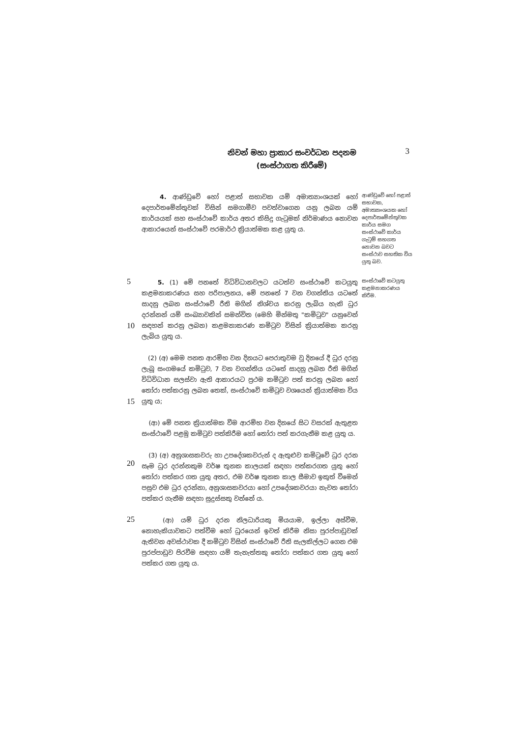නිවන් මහා ප්‍රාකාර සංවර්ධන පදනම
(සංස්ථාගත කිරීමේ)
3
4. ආණ්ඩුවේ හෝ පළාත් සභාවක යම් අමාත්‍යාංශයක් හෝ දෙපාර්තමේන්තුවක් විසින් සමගාමීව පවත්වාගෙන යනු ලබන යම් කාර්යයක් සහ සංස්ථාවේ කාර්ය අතර කිසිදු ගැටුමක් නිර්මාණය නොවන ආකාරයෙන් සංස්ථාවේ පරමාර්ථ ක්‍රියාත්මක කළ යුතු ය.
ආණ්ඩුවේ හෝ පළාත් සභාවක, අමාත්‍යාංශයක හෝ දෙපාර්තමේන්තුවක කාර්ය සමග සංස්ථාවේ කාර්ය ගැටුම් සහගත නොවන බවට සංස්ථාව සහතික විය යුතු බව.
5
10
5. (1) මේ පනතේ විධිවිධානවලට යටත්ව සංස්ථාවේ කටයුතු කළමනාකරණය සහ පරිපාලනය, මේ පනතේ 7 වන වගන්තිය යටතේ සාදනු ලබන සංස්ථාවේ රීති මගින් නිශ්චය කරනු ලැබිය හැකි ධුර දරන්නන් යම් සංඛ්‍යාවකින් සමන්විත (මෙහි මින්මතු "කමිටුව" යනුවෙන් සඳහන් කරනු ලබන) කළමනාකරණ කමිටුව විසින් ක්‍රියාත්මක කරනු ලැබිය යුතු ය.
සංස්ථාවේ කටයුතු කළමනාකරණය කිරීම.
15
(2) (අ) මෙම පනත ආරම්භ වන දිනයට පෙරාතුවම වූ දිනයේ දී ධුර දරනු ලැබූ සංගමයේ කමිටුව, 7 වන වගන්තිය යටතේ සාදනු ලබන රීති මගින් විධිවිධාන සලස්වා ඇති ආකාරයට ප්‍රථම කමිටුව පත් කරනු ලබන හෝ තෝරා පත්කරනු ලබන තෙක්, සංස්ථාවේ කමිටුව වශයෙන් ක්‍රියාත්මක විය යුතු ය;
(ආ) මේ පනත ක්‍රියාත්මක වීම ආරම්භ වන දිනයේ සිට වසරක් ඇතුළත සංස්ථාවේ පළමු කමිටුව පත්කිරීම හෝ තෝරා පත් කරගැනීම කළ යුතු ය.
20
(3) (අ) අනුශාසකවරු හා උපදේශකවරුන් ද ඇතුළුව කමිටුවේ ධුර දරන සෑම ධුර දරන්නකුම වර්ෂ තුනක කාලයක් සඳහා පත්කරගත යුතු හෝ තෝරා පත්කර ගත යුතු අතර, එම වර්ෂ තුනක කාල සීමාව ඉකුත් වීමෙන් පසුව එම ධුර දරන්නා, අනුශාසකවරයා හෝ උපදේශකවරයා නැවත තෝරා පත්කර ගැනීම සඳහා සුදුස්සකු වන්නේ ය.
25
(ආ) යම් ධුර දරන නිලධාරියකු මියයාම, ඉල්ලා අස්වීම, නොහැකියාවකට පත්වීම හෝ ධුරයෙන් ඉවත් කිරීම නිසා පුරප්පාඩුවක් ඇතිවන අවස්ථාවක දී කමිටුව විසින් සංස්ථාවේ රීති සැලකිල්ලට ගෙන එම පුරප්පාඩුව පිරවීම සඳහා යම් තැනැත්තකු තෝරා පත්කර ගත යුතු හෝ පත්කර ගත යුතු ය.